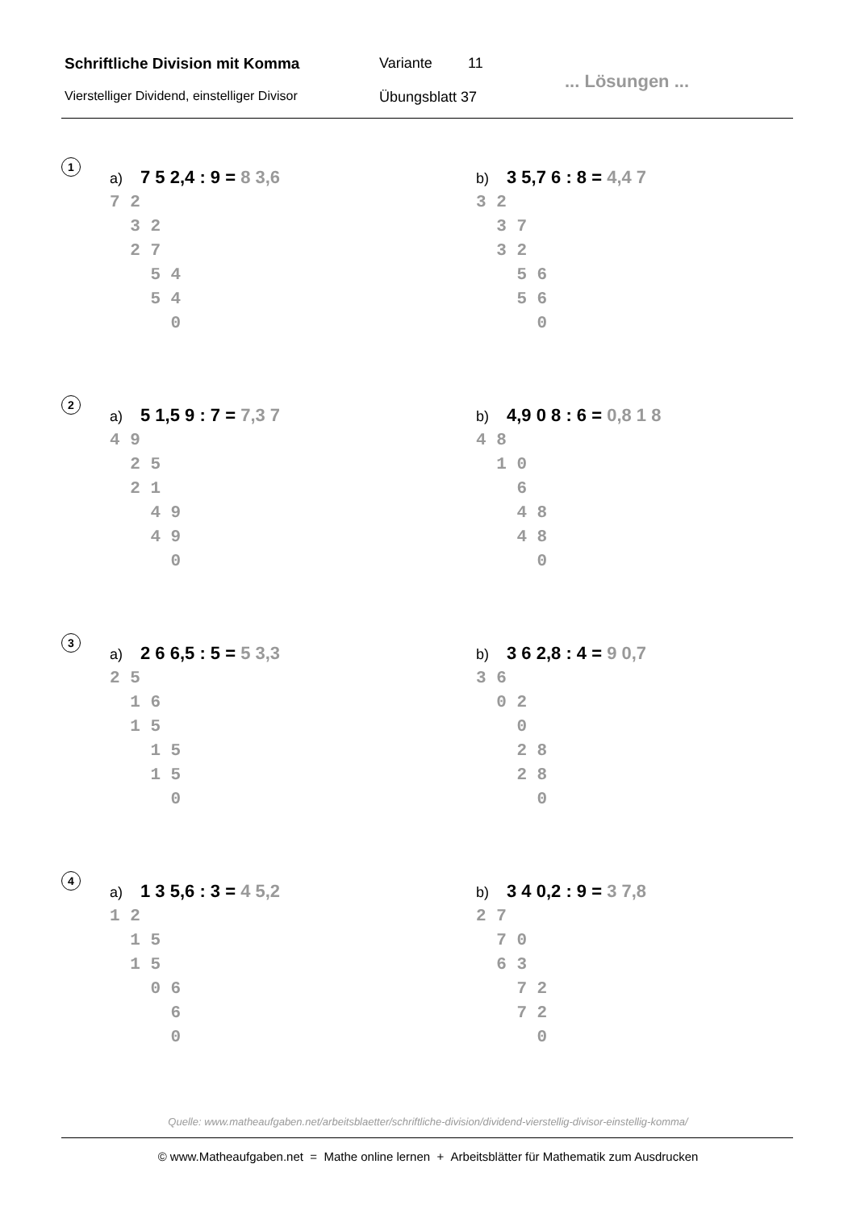Schriftliche Division mit Komma Variante 11
Vierstelliger Dividend, einstelliger Divisor
Übungsblatt 37
... Lösungen ...
1
a) 7 5 2,4 : 9 = 8 3,6
7 2
3 2
2 7
5 4
5 4
0
b) 3 5,7 6 : 8 = 4,4 7
3 2
3 7
3 2
5 6
5 6
0
2
a) 5 1,5 9 : 7 = 7,3 7
4 9
2 5
2 1
4 9
4 9
0
b) 4,9 0 8 : 6 = 0,8 1 8
4 8
1 0
6
4 8
4 8
0
3
a) 2 6 6,5 : 5 = 5 3,3
2 5
1 6
1 5
1 5
1 5
0
b) 3 6 2,8 : 4 = 9 0,7
3 6
0 2
0
2 8
2 8
0
4
a) 1 3 5,6 : 3 = 4 5,2
1 2
1 5
1 5
0 6
6
0
b) 3 4 0,2 : 9 = 3 7,8
2 7
7 0
6 3
7 2
7 2
0
Quelle: www.matheaufgaben.net/arbeitsblaetter/schriftliche-division/dividend-vierstellig-divisor-einstellig-komma/
© www.Matheaufgaben.net = Mathe online lernen + Arbeitsblätter für Mathematik zum Ausdrucken